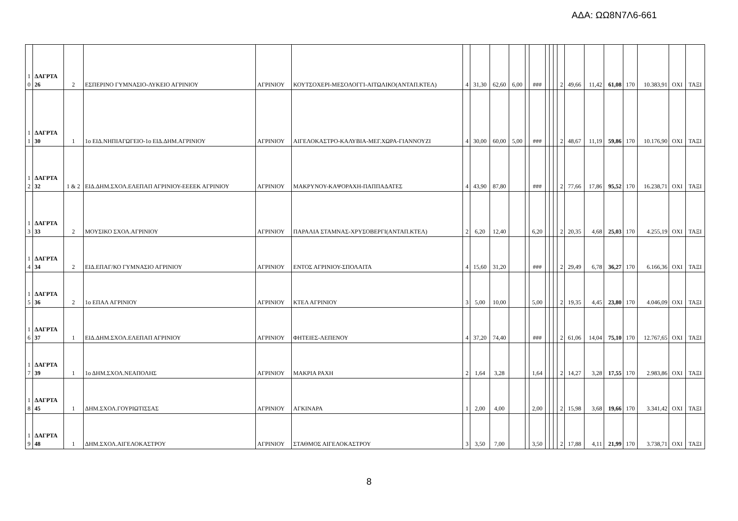ΑΔΑ: ΩΩ8Ν7Λ6-661
| 1 0 | ΔΑΓΡΤΑ 26 | 2 | ΕΣΠΕΡΙΝΟ ΓΥΜΝΑΣΙΟ-ΛΥΚΕΙΟ ΑΓΡΙΝΙΟΥ | ΑΓΡΙΝΙΟΥ | ΚΟΥΤΣΟΧΕΡΙ-ΜΕΣΟΛΟΓΓΙ-ΑΙΤΩΛΙΚΟ(ΑΝΤΑΠ.ΚΤΕΛ) | 4 | 31,30 | 62,60 | 6,00 | | ### | | | | 2 | 49,66 | 11,42 | 61,08 | 170 | 10.383,91 | ΟΧΙ | ΤΑΞΙ |
| 1 1 | ΔΑΓΡΤΑ 30 | 1 | 1ο ΕΙΔ.ΝΗΠΙΑΓΩΓΕΙΟ-1ο ΕΙΔ.ΔΗΜ.ΑΓΡΙΝΙΟΥ | ΑΓΡΙΝΙΟΥ | ΑΙΓΕΛΟΚΑΣΤΡΟ-ΚΑΛΥΒΙΑ-ΜΕΓ.ΧΩΡΑ-ΓΙΑΝΝΟΥΖΙ | 4 | 30,00 | 60,00 | 5,00 | | ### | | | | 2 | 48,67 | 11,19 | 59,86 | 170 | 10.176,90 | ΟΧΙ | ΤΑΞΙ |
| 1 2 | ΔΑΓΡΤΑ 32 | 1 & 2 | ΕΙΔ.ΔΗΜ.ΣΧΟΛ.ΕΛΕΠΑΠ ΑΓΡΙΝΙΟΥ-ΕΕΕΕΚ ΑΓΡΙΝΙΟΥ | ΑΓΡΙΝΙΟΥ | ΜΑΚΡΥΝΟΥ-ΚΑΨΟΡΑΧΗ-ΠΑΠΠΑΔΑΤΕΣ | 4 | 43,90 | 87,80 | | | ### | | | | 2 | 77,66 | 17,86 | 95,52 | 170 | 16.238,71 | ΟΧΙ | ΤΑΞΙ |
| 1 3 | ΔΑΓΡΤΑ 33 | 2 | ΜΟΥΣΙΚΟ ΣΧΟΛ.ΑΓΡΙΝΙΟΥ | ΑΓΡΙΝΙΟΥ | ΠΑΡΑΛΙΑ ΣΤΑΜΝΑΣ-ΧΡΥΣΟΒΕΡΓΙ(ΑΝΤΑΠ.ΚΤΕΛ) | 2 | 6,20 | 12,40 | | | 6,20 | | | | 2 | 20,35 | 4,68 | 25,03 | 170 | 4.255,19 | ΟΧΙ | ΤΑΞΙ |
| 1 4 | ΔΑΓΡΤΑ 34 | 2 | ΕΙΔ.ΕΠΑΓ/ΚΟ ΓΥΜΝΑΣΙΟ ΑΓΡΙΝΙΟΥ | ΑΓΡΙΝΙΟΥ | ΕΝΤΟΣ ΑΓΡΙΝΙΟΥ-ΣΠΟΛΑΙΤΑ | 4 | 15,60 | 31,20 | | | ### | | | | 2 | 29,49 | 6,78 | 36,27 | 170 | 6.166,36 | ΟΧΙ | ΤΑΞΙ |
| 1 5 | ΔΑΓΡΤΑ 36 | 2 | 1ο ΕΠΑΛ ΑΓΡΙΝΙΟΥ | ΑΓΡΙΝΙΟΥ | ΚΤΕΛ ΑΓΡΙΝΙΟΥ | 3 | 5,00 | 10,00 | | | 5,00 | | | | 2 | 19,35 | 4,45 | 23,80 | 170 | 4.046,09 | ΟΧΙ | ΤΑΞΙ |
| 1 6 | ΔΑΓΡΤΑ 37 | 1 | ΕΙΔ.ΔΗΜ.ΣΧΟΛ.ΕΛΕΠΑΠ ΑΓΡΙΝΙΟΥ | ΑΓΡΙΝΙΟΥ | ΦΗΤΕΙΕΣ-ΛΕΠΕΝΟΥ | 4 | 37,20 | 74,40 | | | ### | | | | 2 | 61,06 | 14,04 | 75,10 | 170 | 12.767,65 | ΟΧΙ | ΤΑΞΙ |
| 1 7 | ΔΑΓΡΤΑ 39 | 1 | 1ο ΔΗΜ.ΣΧΟΛ.ΝΕΑΠΟΛΗΣ | ΑΓΡΙΝΙΟΥ | ΜΑΚΡΙΑ ΡΑΧΗ | 2 | 1,64 | 3,28 | | | 1,64 | | | | 2 | 14,27 | 3,28 | 17,55 | 170 | 2.983,86 | ΟΧΙ | ΤΑΞΙ |
| 1 8 | ΔΑΓΡΤΑ 45 | 1 | ΔΗΜ.ΣΧΟΛ.ΓΟΥΡΙΩΤΙΣΣΑΣ | ΑΓΡΙΝΙΟΥ | ΑΓΚΙΝΑΡΑ | 1 | 2,00 | 4,00 | | | 2,00 | | | | 2 | 15,98 | 3,68 | 19,66 | 170 | 3.341,42 | ΟΧΙ | ΤΑΞΙ |
| 1 9 | ΔΑΓΡΤΑ 48 | 1 | ΔΗΜ.ΣΧΟΛ.ΑΙΓΕΛΟΚΑΣΤΡΟΥ | ΑΓΡΙΝΙΟΥ | ΣΤΑΘΜΟΣ ΑΙΓΕΛΟΚΑΣΤΡΟΥ | 3 | 3,50 | 7,00 | | | 3,50 | | | | 2 | 17,88 | 4,11 | 21,99 | 170 | 3.738,71 | ΟΧΙ | ΤΑΞΙ |
8